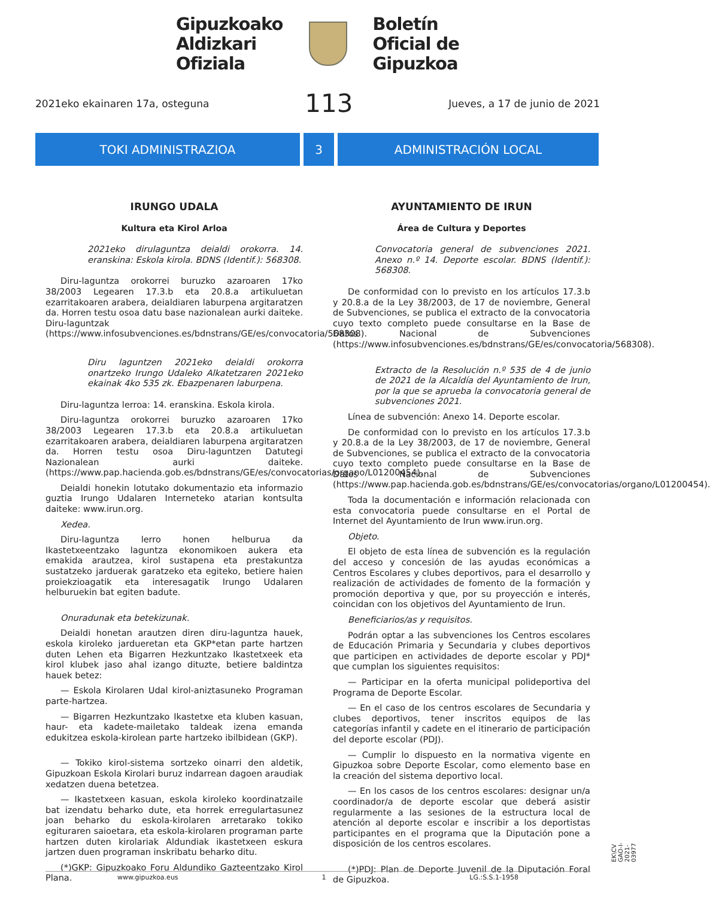Gipuzkoako
Aldizkari
Ofiziala
Boletín
Oficial de
Gipuzkoa
2021eko ekainaren 17a, osteguna 113 Jueves, a 17 de junio de 2021
TOKI ADMINISTRAZIOA 3 ADMINISTRACIÓN LOCAL
IRUNGO UDALA
Kultura eta Kirol Arloa
2021eko dirulaguntza deialdi orokorra. 14. eranskina: Eskola kirola. BDNS (Identif.): 568308.
Diru-laguntza orokorrei buruzko azaroaren 17ko 38/2003 Legearen 17.3.b eta 20.8.a artikuluetan ezarritakoaren arabera, deialdiaren laburpena argitaratzen da. Horren testu osoa datu base nazionalean aurki daiteke. Diru-laguntzak (https://www.infosubvenciones.es/bdnstrans/GE/es/convocatoria/568308).
Diru laguntzen 2021eko deialdi orokorra onartzeko Irungo Udaleko Alkatetzaren 2021eko ekainak 4ko 535 zk. Ebazpenaren laburpena.
Diru-laguntza lerroa: 14. eranskina. Eskola kirola.
Diru-laguntza orokorrei buruzko azaroaren 17ko 38/2003 Legearen 17.3.b eta 20.8.a artikuluetan ezarritakoaren arabera, deialdiaren laburpena argitaratzen da. Horren testu osoa Diru-laguntzen Datutegi Nazionalean aurki daiteke. (https://www.pap.hacienda.gob.es/bdnstrans/GE/es/convocatorias/organo/L01200454).
Deialdi honekin lotutako dokumentazio eta informazio guztia Irungo Udalaren Interneteko atarian kontsulta daiteke: www.irun.org.
Xedea.
Diru-laguntza lerro honen helburua da Ikastetxeentzako laguntza ekonomikoen aukera eta emakida arautzea, kirol sustapena eta prestakuntza sustatzeko jarduerak garatzeko eta egiteko, betiere haien proiekzioagatik eta interesagatik Irungo Udalaren helburuekin bat egiten badute.
Onuradunak eta betekizunak.
Deialdi honetan arautzen diren diru-laguntza hauek, eskola kiroleko jardueretan eta GKP*etan parte hartzen duten Lehen eta Bigarren Hezkuntzako Ikastetxeek eta kirol klubek jaso ahal izango dituzte, betiere baldintza hauek betez:
— Eskola Kirolaren Udal kirol-aniztasuneko Programan parte-hartzea.
— Bigarren Hezkuntzako Ikastetxe eta kluben kasuan, haur- eta kadete-mailetako taldeak izena emanda edukitzea eskola-kirolean parte hartzeko ibilbidean (GKP).
— Tokiko kirol-sistema sortzeko oinarri den aldetik, Gipuzkoan Eskola Kirolari buruz indarrean dagoen araudiak xedatzen duena betetzea.
— Ikastetxeen kasuan, eskola kiroleko koordinatzaile bat izendatu beharko dute, eta horrek erregulartasunez joan beharko du eskola-kirolaren arretarako tokiko egituraren saioetara, eta eskola-kirolaren programan parte hartzen duten kirolariak Aldundiak ikastetxeen eskura jartzen duen programan inskribatu beharko ditu.
(*)GKP: Gipuzkoako Foru Aldundiko Gazteentzako Kirol Plana.
AYUNTAMIENTO DE IRUN
Área de Cultura y Deportes
Convocatoria general de subvenciones 2021. Anexo n.º 14. Deporte escolar. BDNS (Identif.): 568308.
De conformidad con lo previsto en los artículos 17.3.b y 20.8.a de la Ley 38/2003, de 17 de noviembre, General de Subvenciones, se publica el extracto de la convocatoria cuyo texto completo puede consultarse en la Base de Datos Nacional de Subvenciones (https://www.infosubvenciones.es/bdnstrans/GE/es/convocatoria/568308).
Extracto de la Resolución n.º 535 de 4 de junio de 2021 de la Alcaldía del Ayuntamiento de Irun, por la que se aprueba la convocatoria general de subvenciones 2021.
Línea de subvención: Anexo 14. Deporte escolar.
De conformidad con lo previsto en los artículos 17.3.b y 20.8.a de la Ley 38/2003, de 17 de noviembre, General de Subvenciones, se publica el extracto de la convocatoria cuyo texto completo puede consultarse en la Base de Datos Nacional de Subvenciones (https://www.pap.hacienda.gob.es/bdnstrans/GE/es/convocatorias/organo/L01200454).
Toda la documentación e información relacionada con esta convocatoria puede consultarse en el Portal de Internet del Ayuntamiento de Irun www.irun.org.
Objeto.
El objeto de esta línea de subvención es la regulación del acceso y concesión de las ayudas económicas a Centros Escolares y clubes deportivos, para el desarrollo y realización de actividades de fomento de la formación y promoción deportiva y que, por su proyección e interés, coincidan con los objetivos del Ayuntamiento de Irun.
Beneficiarios/as y requisitos.
Podrán optar a las subvenciones los Centros escolares de Educación Primaria y Secundaria y clubes deportivos que participen en actividades de deporte escolar y PDJ* que cumplan los siguientes requisitos:
— Participar en la oferta municipal polideportiva del Programa de Deporte Escolar.
— En el caso de los centros escolares de Secundaria y clubes deportivos, tener inscritos equipos de las categorías infantil y cadete en el itinerario de participación del deporte escolar (PDJ).
— Cumplir lo dispuesto en la normativa vigente en Gipuzkoa sobre Deporte Escolar, como elemento base en la creación del sistema deportivo local.
— En los casos de los centros escolares: designar un/a coordinador/a de deporte escolar que deberá asistir regularmente a las sesiones de la estructura local de atención al deporte escolar e inscribir a los deportistas participantes en el programa que la Diputación pone a disposición de los centros escolares.
(*)PDJ: Plan de Deporte Juvenil de la Diputación Foral de Gipuzkoa.
www.gipuzkoa.eus 1 LG.:S.S.1-1958
EK\CV GAO-I-2021-03977